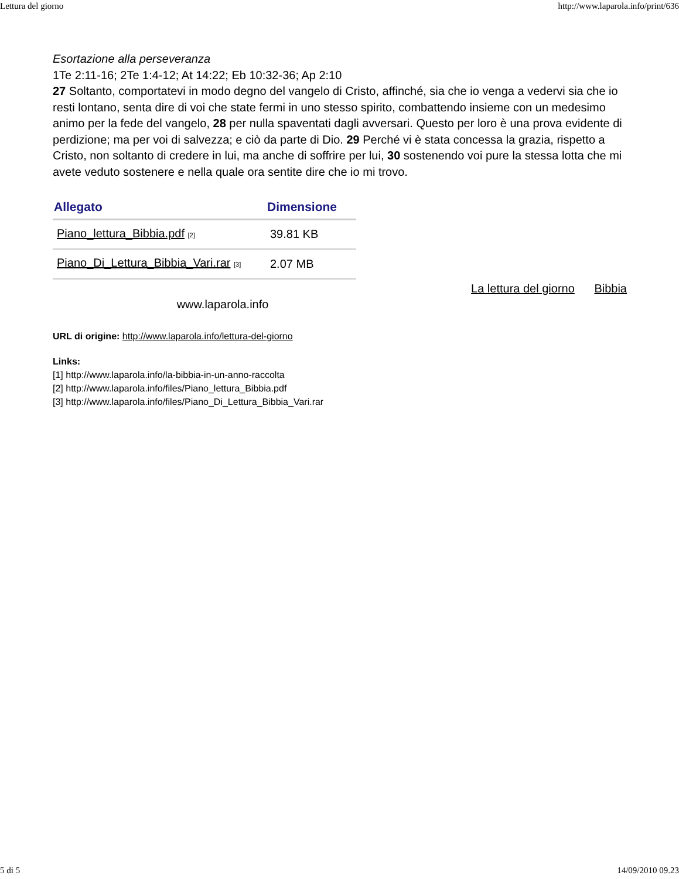Lettura del giorno http://www.laparola.info/print/636
Esortazione alla perseveranza
1Te 2:11-16; 2Te 1:4-12; At 14:22; Eb 10:32-36; Ap 2:10
27 Soltanto, comportatevi in modo degno del vangelo di Cristo, affinché, sia che io venga a vedervi sia che io resti lontano, senta dire di voi che state fermi in uno stesso spirito, combattendo insieme con un medesimo animo per la fede del vangelo, 28 per nulla spaventati dagli avversari. Questo per loro è una prova evidente di perdizione; ma per voi di salvezza; e ciò da parte di Dio. 29 Perché vi è stata concessa la grazia, rispetto a Cristo, non soltanto di credere in lui, ma anche di soffrire per lui, 30 sostenendo voi pure la stessa lotta che mi avete veduto sostenere e nella quale ora sentite dire che io mi trovo.
| Allegato | Dimensione |
| --- | --- |
| Piano_lettura_Bibbia.pdf [2] | 39.81 KB |
| Piano_Di_Lettura_Bibbia_Vari.rar [3] | 2.07 MB |
La lettura del giorno Bibbia
www.laparola.info
URL di origine: http://www.laparola.info/lettura-del-giorno
Links:
[1] http://www.laparola.info/la-bibbia-in-un-anno-raccolta
[2] http://www.laparola.info/files/Piano_lettura_Bibbia.pdf
[3] http://www.laparola.info/files/Piano_Di_Lettura_Bibbia_Vari.rar
5 di 5 14/09/2010 09.23